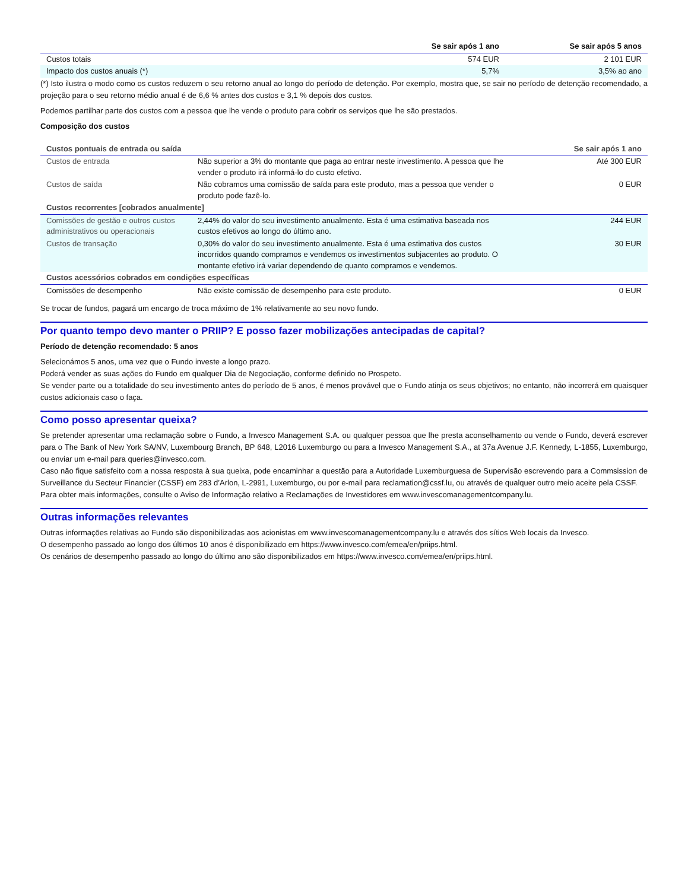| | Se sair após 1 ano | Se sair após 5 anos |
| --- | --- | --- |
| Custos totais | 574 EUR | 2 101 EUR |
| Impacto dos custos anuais (*) | 5,7% | 3,5% ao ano |
(*) Isto ilustra o modo como os custos reduzem o seu retorno anual ao longo do período de detenção. Por exemplo, mostra que, se sair no período de detenção recomendado, a projeção para o seu retorno médio anual é de 6,6 % antes dos custos e 3,1 % depois dos custos.
Podemos partilhar parte dos custos com a pessoa que lhe vende o produto para cobrir os serviços que lhe são prestados.
Composição dos custos
| Custos pontuais de entrada ou saída | | Se sair após 1 ano |
| --- | --- | --- |
| Custos de entrada | Não superior a 3% do montante que paga ao entrar neste investimento. A pessoa que lhe vender o produto irá informá-lo do custo efetivo. | Até 300 EUR |
| Custos de saída | Não cobramos uma comissão de saída para este produto, mas a pessoa que vender o produto pode fazê-lo. | 0 EUR |
| Custos recorrentes [cobrados anualmente] | | |
| Comissões de gestão e outros custos administrativos ou operacionais | 2,44% do valor do seu investimento anualmente. Esta é uma estimativa baseada nos custos efetivos ao longo do último ano. | 244 EUR |
| Custos de transação | 0,30% do valor do seu investimento anualmente. Esta é uma estimativa dos custos incorridos quando compramos e vendemos os investimentos subjacentes ao produto. O montante efetivo irá variar dependendo de quanto compramos e vendemos. | 30 EUR |
| Custos acessórios cobrados em condições específicas | | |
| Comissões de desempenho | Não existe comissão de desempenho para este produto. | 0 EUR |
Se trocar de fundos, pagará um encargo de troca máximo de 1% relativamente ao seu novo fundo.
Por quanto tempo devo manter o PRIIP? E posso fazer mobilizações antecipadas de capital?
Período de detenção recomendado: 5 anos
Selecionámos 5 anos, uma vez que o Fundo investe a longo prazo.
Poderá vender as suas ações do Fundo em qualquer Dia de Negociação, conforme definido no Prospeto.
Se vender parte ou a totalidade do seu investimento antes do período de 5 anos, é menos provável que o Fundo atinja os seus objetivos; no entanto, não incorrerá em quaisquer custos adicionais caso o faça.
Como posso apresentar queixa?
Se pretender apresentar uma reclamação sobre o Fundo, a Invesco Management S.A. ou qualquer pessoa que lhe presta aconselhamento ou vende o Fundo, deverá escrever para o The Bank of New York SA/NV, Luxembourg Branch, BP 648, L2016 Luxemburgo ou para a Invesco Management S.A., at 37a Avenue J.F. Kennedy, L-1855, Luxemburgo, ou enviar um e-mail para queries@invesco.com.
Caso não fique satisfeito com a nossa resposta à sua queixa, pode encaminhar a questão para a Autoridade Luxemburguesa de Supervisão escrevendo para a Commsission de Surveillance du Secteur Financier (CSSF) em 283 d’Arlon, L-2991, Luxemburgo, ou por e-mail para reclamation@cssf.lu, ou através de qualquer outro meio aceite pela CSSF.
Para obter mais informações, consulte o Aviso de Informação relativo a Reclamações de Investidores em www.invescomanagementcompany.lu.
Outras informações relevantes
Outras informações relativas ao Fundo são disponibilizadas aos acionistas em www.invescomanagementcompany.lu e através dos sítios Web locais da Invesco.
O desempenho passado ao longo dos últimos 10 anos é disponibilizado em https://www.invesco.com/emea/en/priips.html.
Os cenários de desempenho passado ao longo do último ano são disponibilizados em https://www.invesco.com/emea/en/priips.html.